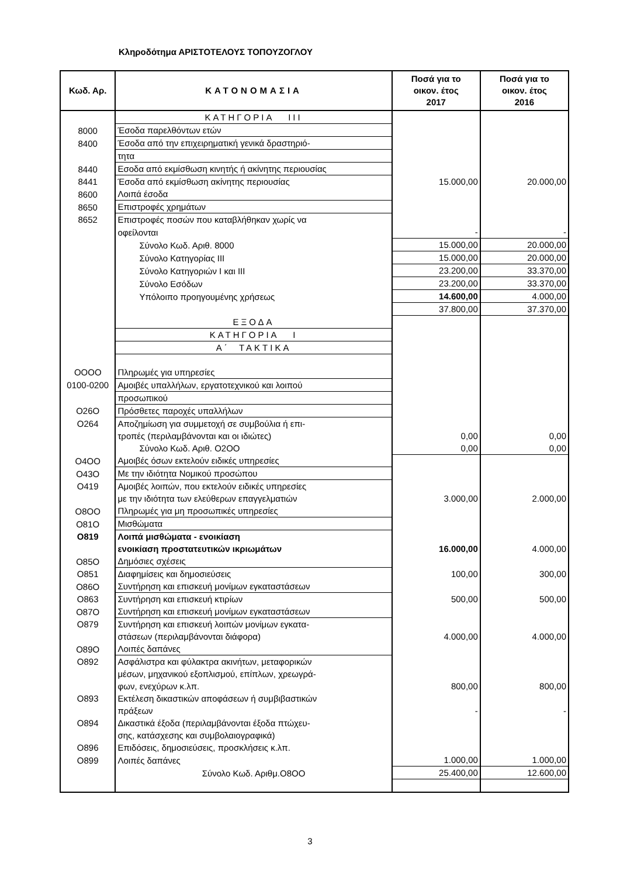Κληροδότημα ΑΡΙΣΤΟΤΕΛΟΥΣ ΤΟΠΟΥΖΟΓΛΟΥ
| Κωδ. Αρ. | ΚΑΤΟΝΟΜΑΣΙΑ | Ποσά για το οικον. έτος 2017 | Ποσά για το οικον. έτος 2016 |
| --- | --- | --- | --- |
| | ΚΑΤΗΓΟΡΙΑ III | | |
| 8000 | Έσοδα παρελθόντων ετών | | |
| 8400 | Έσοδα από την επιχειρηματική γενικά δραστηριό- | | |
| | τητα | | |
| 8440 | Εσοδα από εκμίσθωση κινητής ή ακίνητης περιουσίας | | |
| 8441 | Έσοδα από εκμίσθωση ακίνητης περιουσίας | 15.000,00 | 20.000,00 |
| 8600 | Λοιπά έσοδα | | |
| 8650 | Επιστροφές χρημάτων | | |
| 8652 | Επιστροφές ποσών που καταβλήθηκαν χωρίς να | | |
| | οφείλονται | - | - |
| | Σύνολο Κωδ. Αριθ. 8000 | 15.000,00 | 20.000,00 |
| | Σύνολο Κατηγορίας ΙΙΙ | 15.000,00 | 20.000,00 |
| | Σύνολο Κατηγοριών Ι και ΙΙΙ | 23.200,00 | 33.370,00 |
| | Σύνολο Εσόδων | 23.200,00 | 33.370,00 |
| | Υπόλοιπο προηγουμένης χρήσεως | 14.600,00 | 4.000,00 |
| | | 37.800,00 | 37.370,00 |
| | ΕΞΟΔΑ | | |
| | ΚΑΤΗΓΟΡΙΑ Ι | | |
| | Α΄ ΤΑΚΤΙΚΑ | | |
| ΟΟΟΟ | Πληρωμές για υπηρεσίες | | |
| 0100-0200 | Αμοιβές υπαλλήλων, εργατοτεχνικού και λοιπού | | |
| | προσωπικού | | |
| Ο26Ο | Πρόσθετες παροχές υπαλλήλων | | |
| Ο264 | Αποζημίωση για συμμετοχή σε συμβούλια ή επι- | | |
| | τροπές (περιλαμβάνονται και οι ιδιώτες) | 0,00 | 0,00 |
| | Σύνολο Κωδ. Αριθ. Ο2ΟΟ | 0,00 | 0,00 |
| Ο4ΟΟ | Αμοιβές όσων εκτελούν ειδικές υπηρεσίες | | |
| Ο43Ο | Με την ιδιότητα Νομικού προσώπου | | |
| Ο419 | Αμοιβές λοιπών, που εκτελούν ειδικές υπηρεσίες | | |
| | με την ιδιότητα των ελεύθερων επαγγελματιών | 3.000,00 | 2.000,00 |
| Ο8ΟΟ | Πληρωμές για μη προσωπικές υπηρεσίες | | |
| Ο81Ο | Μισθώματα | | |
| Ο819 | Λοιπά μισθώματα - ενοικίαση | | |
| | ενοικίαση προστατευτικών ικριωμάτων | 16.000,00 | 4.000,00 |
| Ο85Ο | Δημόσιες σχέσεις | | |
| Ο851 | Διαφημίσεις και δημοσιεύσεις | 100,00 | 300,00 |
| Ο86Ο | Συντήρηση και επισκευή μονίμων εγκαταστάσεων | | |
| Ο863 | Συντήρηση και επισκευή κτιρίων | 500,00 | 500,00 |
| Ο87Ο | Συντήρηση και επισκευή μονίμων εγκαταστάσεων | | |
| Ο879 | Συντήρηση και επισκευή λοιπών μονίμων εγκατα- | | |
| | στάσεων (περιλαμβάνονται διάφορα) | 4.000,00 | 4.000,00 |
| Ο89Ο | Λοιπές δαπάνες | | |
| Ο892 | Ασφάλιστρα και φύλακτρα ακινήτων, μεταφορικών | | |
| | μέσων, μηχανικού εξοπλισμού, επίπλων, χρεωγρά- | | |
| | φων, ενεχύρων κ.λπ. | 800,00 | 800,00 |
| Ο893 | Εκτέλεση δικαστικών αποφάσεων ή συμβιβαστικών | | |
| | πράξεων | - | - |
| Ο894 | Δικαστικά έξοδα (περιλαμβάνονται έξοδα πτώχευ- | | |
| | σης, κατάσχεσης και συμβολαιογραφικά) | | |
| Ο896 | Επιδόσεις, δημοσιεύσεις, προσκλήσεις κ.λπ. | | |
| Ο899 | Λοιπές δαπάνες | 1.000,00 | 1.000,00 |
| | Σύνολο Κωδ. Αριθμ.Ο8ΟΟ | 25.400,00 | 12.600,00 |
3